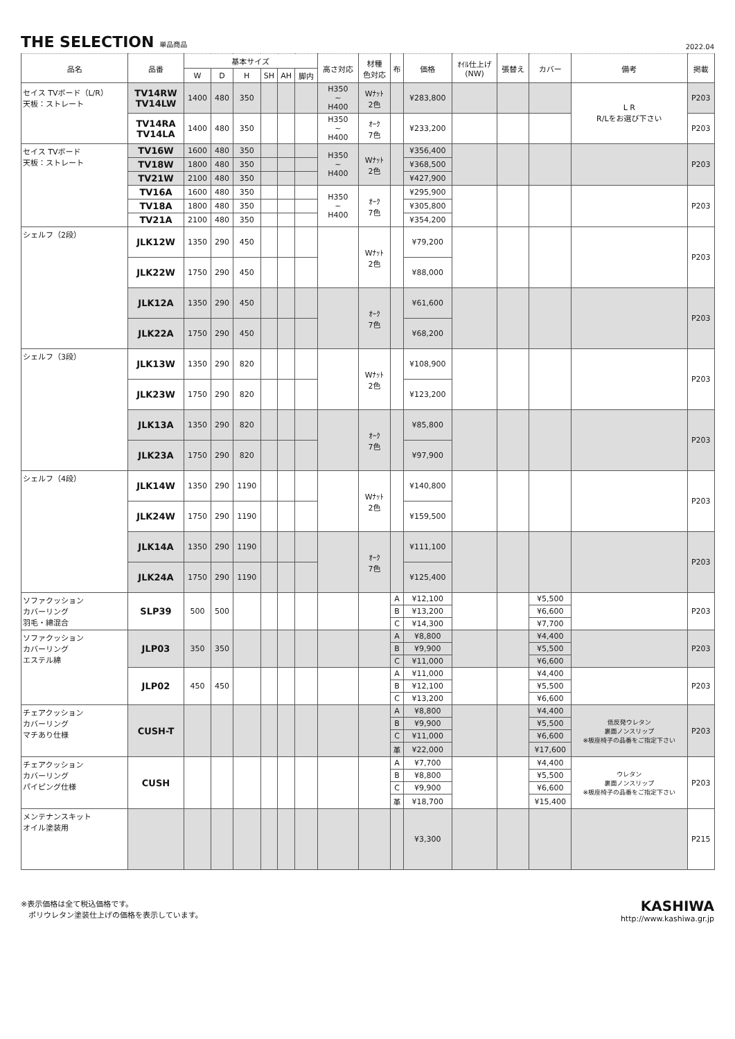THE SELECTION 単品商品
2022.04
| 品名 | 品番 | 基本サイズ | | | | | | 高さ対応 | 材種 色対応 | 布 | 価格 | ｵｲﾙ仕上げ (NW) | 張替え | カバー | 備考 | 掲載 |
| --- | --- | --- | --- | --- | --- | --- | --- | --- | --- | --- | --- | --- | --- | --- | --- | --- |
| | | W | D | H | SH | AH | 脚内 | | | | | | | | | |
| セイス TVボード（L/R） 天板：ストレート | TV14RW TV14LW | 1400 | 480 | 350 | | | | H350 ~ H400 | Wﾅｯﾄ 2色 | | ¥283,800 | | | | L R R/Lをお選び下さい | P203 |
| | TV14RA TV14LA | 1400 | 480 | 350 | | | | H350 ~ H400 | ｵｰｸ 7色 | | ¥233,200 | | | | | P203 |
| セイス TVボード 天板：ストレート | TV16W | 1600 | 480 | 350 | | | | H350 ~ H400 | Wﾅｯﾄ 2色 | | ¥356,400 | | | | | P203 |
| | TV18W | 1800 | 480 | 350 | | | | | | | ¥368,500 | | | | | |
| | TV21W | 2100 | 480 | 350 | | | | | | | ¥427,900 | | | | | |
| | TV16A | 1600 | 480 | 350 | | | | H350 ~ H400 | ｵｰｸ 7色 | | ¥295,900 | | | | | P203 |
| | TV18A | 1800 | 480 | 350 | | | | | | | ¥305,800 | | | | | |
| | TV21A | 2100 | 480 | 350 | | | | | | | ¥354,200 | | | | | |
| シェルフ（2段） | JLK12W | 1350 | 290 | 450 | | | | | Wﾅｯﾄ 2色 | | ¥79,200 | | | | | P203 |
| | JLK22W | 1750 | 290 | 450 | | | | | | | ¥88,000 | | | | | |
| | JLK12A | 1350 | 290 | 450 | | | | | ｵｰｸ 7色 | | ¥61,600 | | | | | P203 |
| | JLK22A | 1750 | 290 | 450 | | | | | | | ¥68,200 | | | | | |
| シェルフ（3段） | JLK13W | 1350 | 290 | 820 | | | | | Wﾅｯﾄ 2色 | | ¥108,900 | | | | | P203 |
| | JLK23W | 1750 | 290 | 820 | | | | | | | ¥123,200 | | | | | |
| | JLK13A | 1350 | 290 | 820 | | | | | ｵｰｸ 7色 | | ¥85,800 | | | | | P203 |
| | JLK23A | 1750 | 290 | 820 | | | | | | | ¥97,900 | | | | | |
| シェルフ（4段） | JLK14W | 1350 | 290 | 1190 | | | | | Wﾅｯﾄ 2色 | | ¥140,800 | | | | | P203 |
| | JLK24W | 1750 | 290 | 1190 | | | | | | | ¥159,500 | | | | | |
| | JLK14A | 1350 | 290 | 1190 | | | | | ｵｰｸ 7色 | | ¥111,100 | | | | | P203 |
| | JLK24A | 1750 | 290 | 1190 | | | | | | | ¥125,400 | | | | | |
| ソファクッション カバーリング 羽毛・綿混合 | SLP39 | 500 | 500 | | | | | | | A | ¥12,100 | | | ¥5,500 | | P203 |
| | | | | | | | | | | B | ¥13,200 | | | ¥6,600 | | |
| | | | | | | | | | | C | ¥14,300 | | | ¥7,700 | | |
| ソファクッション カバーリング エステル綿 | JLP03 | 350 | 350 | | | | | | | A | ¥8,800 | | | ¥4,400 | | P203 |
| | | | | | | | | | | B | ¥9,900 | | | ¥5,500 | | |
| | | | | | | | | | | C | ¥11,000 | | | ¥6,600 | | |
| | JLP02 | 450 | 450 | | | | | | | A | ¥11,000 | | | ¥4,400 | | P203 |
| | | | | | | | | | | B | ¥12,100 | | | ¥5,500 | | |
| | | | | | | | | | | C | ¥13,200 | | | ¥6,600 | | |
| チェアクッション カバーリング マチあり仕様 | CUSH-T | | | | | | | | | A | ¥8,800 | | | ¥4,400 | 低反発ウレタン 裏面ノンスリップ ※板座椅子の品番をご指定下さい | P203 |
| | | | | | | | | | | B | ¥9,900 | | | ¥5,500 | | |
| | | | | | | | | | | C | ¥11,000 | | | ¥6,600 | | |
| | | | | | | | | | | 革 | ¥22,000 | | | ¥17,600 | | |
| チェアクッション カバーリング パイピング仕様 | CUSH | | | | | | | | | A | ¥7,700 | | | ¥4,400 | ウレタン 裏面ノンスリップ ※板座椅子の品番をご指定下さい | P203 |
| | | | | | | | | | | B | ¥8,800 | | | ¥5,500 | | |
| | | | | | | | | | | C | ¥9,900 | | | ¥6,600 | | |
| | | | | | | | | | | 革 | ¥18,700 | | | ¥15,400 | | |
| メンテナンスキット オイル塗装用 | | | | | | | | | | | ¥3,300 | | | | | P215 |
※表示価格は全て税込価格です。
　ポリウレタン塗装仕上げの価格を表示しています。
KASHIWA
http://www.kashiwa.gr.jp